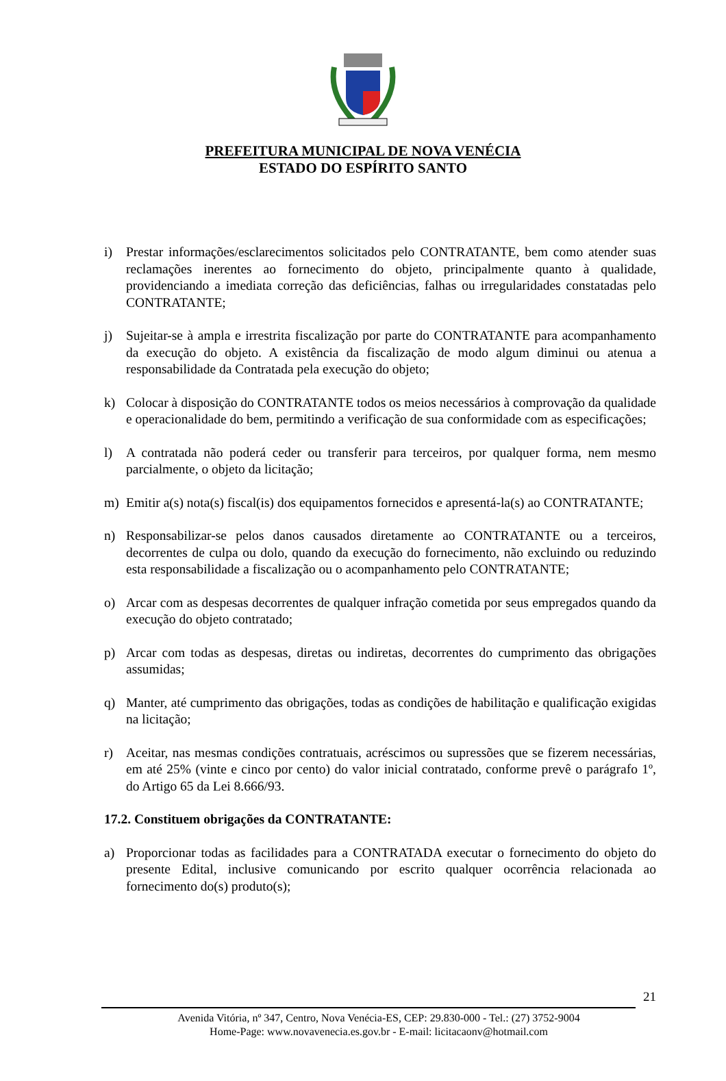PREFEITURA MUNICIPAL DE NOVA VENÉCIA
ESTADO DO ESPÍRITO SANTO
i) Prestar informações/esclarecimentos solicitados pelo CONTRATANTE, bem como atender suas reclamações inerentes ao fornecimento do objeto, principalmente quanto à qualidade, providenciando a imediata correção das deficiências, falhas ou irregularidades constatadas pelo CONTRATANTE;
j) Sujeitar-se à ampla e irrestrita fiscalização por parte do CONTRATANTE para acompanhamento da execução do objeto. A existência da fiscalização de modo algum diminui ou atenua a responsabilidade da Contratada pela execução do objeto;
k) Colocar à disposição do CONTRATANTE todos os meios necessários à comprovação da qualidade e operacionalidade do bem, permitindo a verificação de sua conformidade com as especificações;
l) A contratada não poderá ceder ou transferir para terceiros, por qualquer forma, nem mesmo parcialmente, o objeto da licitação;
m) Emitir a(s) nota(s) fiscal(is) dos equipamentos fornecidos e apresentá-la(s) ao CONTRATANTE;
n) Responsabilizar-se pelos danos causados diretamente ao CONTRATANTE ou a terceiros, decorrentes de culpa ou dolo, quando da execução do fornecimento, não excluindo ou reduzindo esta responsabilidade a fiscalização ou o acompanhamento pelo CONTRATANTE;
o) Arcar com as despesas decorrentes de qualquer infração cometida por seus empregados quando da execução do objeto contratado;
p) Arcar com todas as despesas, diretas ou indiretas, decorrentes do cumprimento das obrigações assumidas;
q) Manter, até cumprimento das obrigações, todas as condições de habilitação e qualificação exigidas na licitação;
r) Aceitar, nas mesmas condições contratuais, acréscimos ou supressões que se fizerem necessárias, em até 25% (vinte e cinco por cento) do valor inicial contratado, conforme prevê o parágrafo 1º, do Artigo 65 da Lei 8.666/93.
17.2. Constituem obrigações da CONTRATANTE:
a) Proporcionar todas as facilidades para a CONTRATADA executar o fornecimento do objeto do presente Edital, inclusive comunicando por escrito qualquer ocorrência relacionada ao fornecimento do(s) produto(s);
21
Avenida Vitória, nº 347, Centro, Nova Venécia-ES, CEP: 29.830-000 - Tel.: (27) 3752-9004
Home-Page: www.novavenecia.es.gov.br - E-mail: licitacaonv@hotmail.com